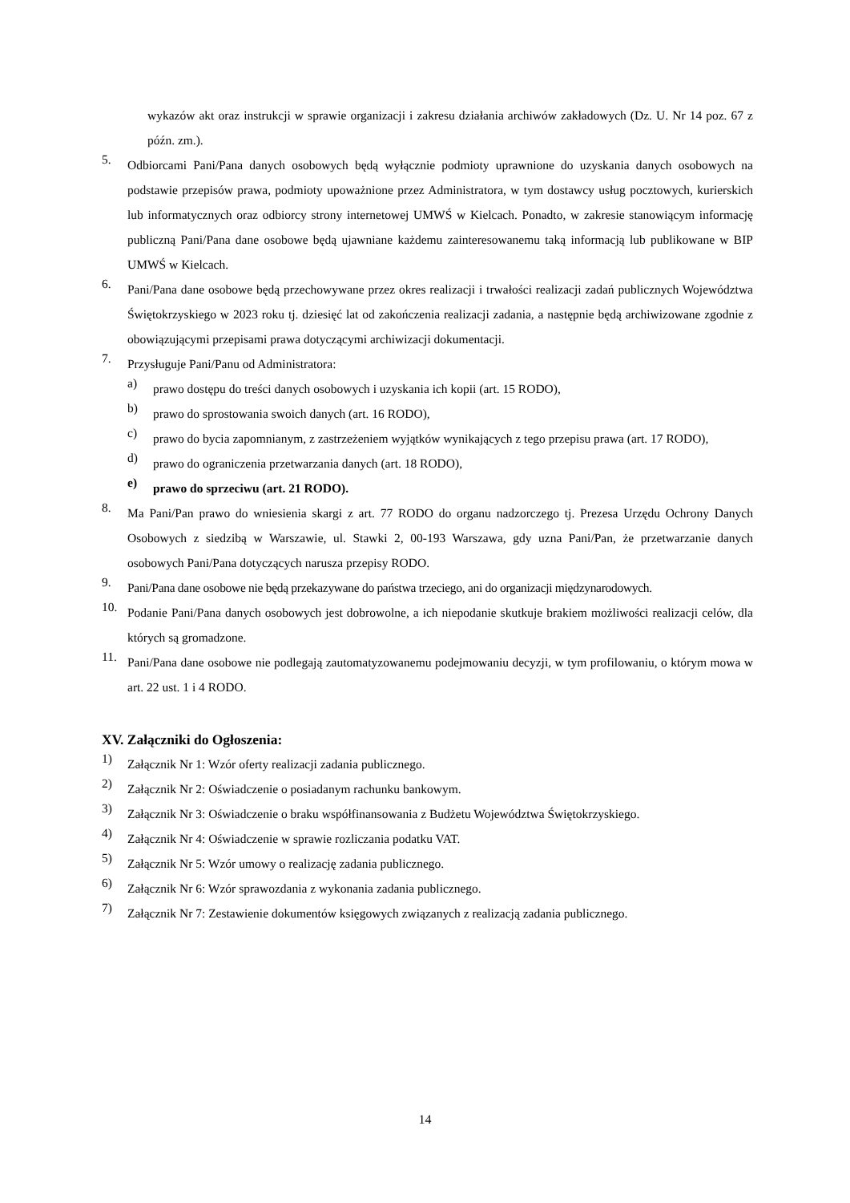wykazów akt oraz instrukcji w sprawie organizacji i zakresu działania archiwów zakładowych (Dz. U. Nr 14 poz. 67 z późn. zm.).
5. Odbiorcami Pani/Pana danych osobowych będą wyłącznie podmioty uprawnione do uzyskania danych osobowych na podstawie przepisów prawa, podmioty upoważnione przez Administratora, w tym dostawcy usług pocztowych, kurierskich lub informatycznych oraz odbiorcy strony internetowej UMWŚ w Kielcach. Ponadto, w zakresie stanowiącym informację publiczną Pani/Pana dane osobowe będą ujawniane każdemu zainteresowanemu taką informacją lub publikowane w BIP UMWŚ w Kielcach.
6. Pani/Pana dane osobowe będą przechowywane przez okres realizacji i trwałości realizacji zadań publicznych Województwa Świętokrzyskiego w 2023 roku tj. dziesięć lat od zakończenia realizacji zadania, a następnie będą archiwizowane zgodnie z obowiązującymi przepisami prawa dotyczącymi archiwizacji dokumentacji.
7. Przysługuje Pani/Panu od Administratora:
a) prawo dostępu do treści danych osobowych i uzyskania ich kopii (art. 15 RODO),
b) prawo do sprostowania swoich danych (art. 16 RODO),
c) prawo do bycia zapomnianym, z zastrzeżeniem wyjątków wynikających z tego przepisu prawa (art. 17 RODO),
d) prawo do ograniczenia przetwarzania danych (art. 18 RODO),
e) prawo do sprzeciwu (art. 21 RODO).
8. Ma Pani/Pan prawo do wniesienia skargi z art. 77 RODO do organu nadzorczego tj. Prezesa Urzędu Ochrony Danych Osobowych z siedzibą w Warszawie, ul. Stawki 2, 00-193 Warszawa, gdy uzna Pani/Pan, że przetwarzanie danych osobowych Pani/Pana dotyczących narusza przepisy RODO.
9. Pani/Pana dane osobowe nie będą przekazywane do państwa trzeciego, ani do organizacji międzynarodowych.
10. Podanie Pani/Pana danych osobowych jest dobrowolne, a ich niepodanie skutkuje brakiem możliwości realizacji celów, dla których są gromadzone.
11. Pani/Pana dane osobowe nie podlegają zautomatyzowanemu podejmowaniu decyzji, w tym profilowaniu, o którym mowa w art. 22 ust. 1 i 4 RODO.
XV. Załączniki do Ogłoszenia:
1) Załącznik Nr 1: Wzór oferty realizacji zadania publicznego.
2) Załącznik Nr 2: Oświadczenie o posiadanym rachunku bankowym.
3) Załącznik Nr 3: Oświadczenie o braku współfinansowania z Budżetu Województwa Świętokrzyskiego.
4) Załącznik Nr 4: Oświadczenie w sprawie rozliczania podatku VAT.
5) Załącznik Nr 5: Wzór umowy o realizację zadania publicznego.
6) Załącznik Nr 6: Wzór sprawozdania z wykonania zadania publicznego.
7) Załącznik Nr 7: Zestawienie dokumentów księgowych związanych z realizacją zadania publicznego.
14